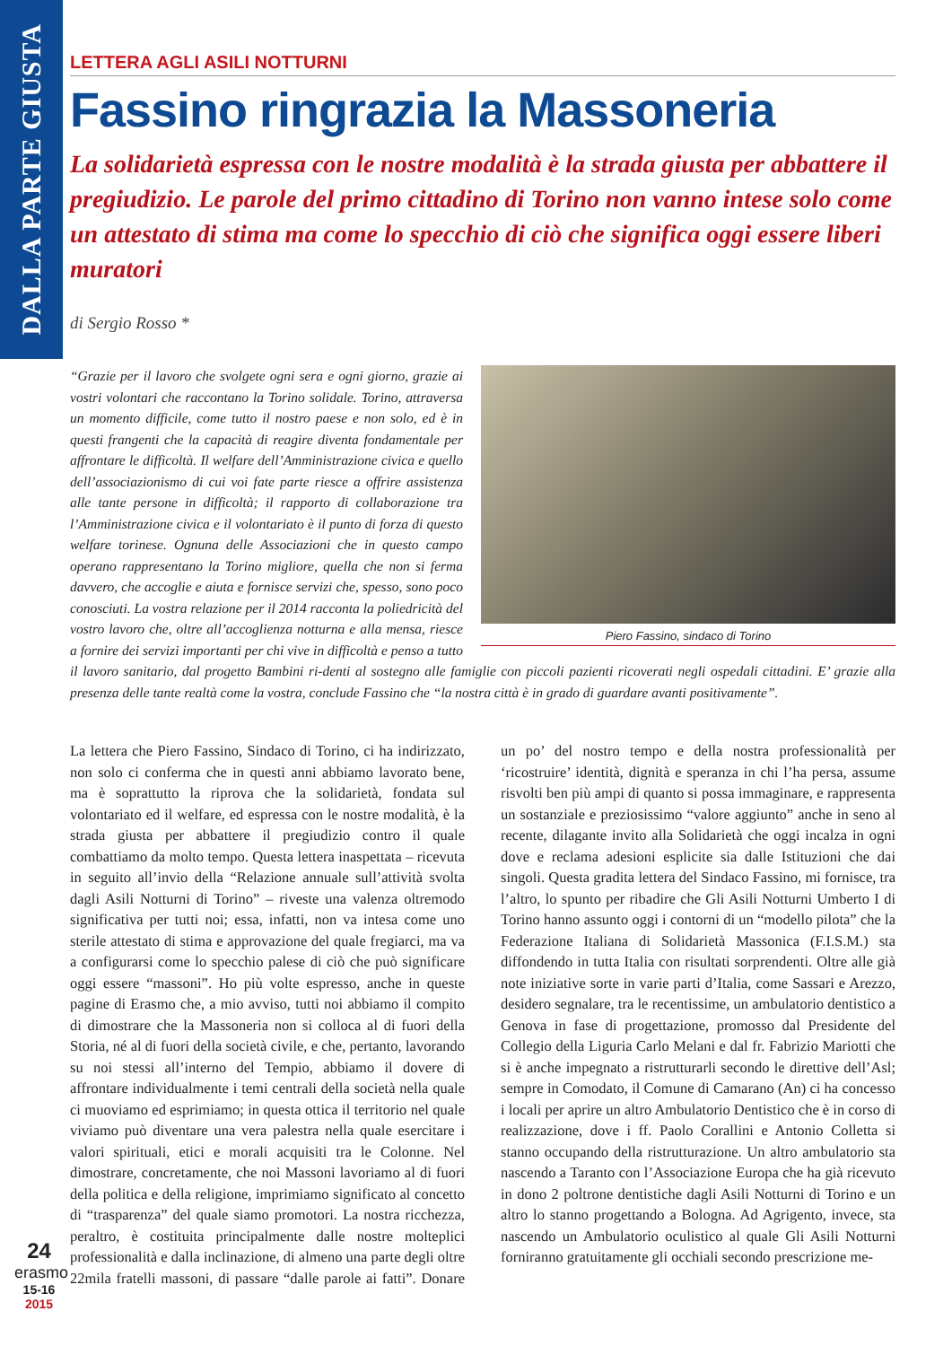DALLA PARTE GIUSTA
LETTERA AGLI ASILI NOTTURNI
Fassino ringrazia la Massoneria
La solidarietà espressa con le nostre modalità è la strada giusta per abbattere il pregiudizio. Le parole del primo cittadino di Torino non vanno intese solo come un attestato di stima ma come lo specchio di ciò che significa oggi essere liberi muratori
di Sergio Rosso *
Piero Fassino, sindaco di Torino
“Grazie per il lavoro che svolgete ogni sera e ogni giorno, grazie ai vostri volontari che raccontano la Torino solidale. Torino, attraversa un momento difficile, come tutto il nostro paese e non solo, ed è in questi frangenti che la capacità di reagire diventa fondamentale per affrontare le difficoltà. Il welfare dell’Amministrazione civica e quello dell’associazionismo di cui voi fate parte riesce a offrire assistenza alle tante persone in difficoltà; il rapporto di collaborazione tra l’Amministrazione civica e il volontariato è il punto di forza di questo welfare torinese. Ognuna delle Associazioni che in questo campo operano rappresentano la Torino migliore, quella che non si ferma davvero, che accoglie e aiuta e fornisce servizi che, spesso, sono poco conosciuti. La vostra relazione per il 2014 racconta la poliedricità del vostro lavoro che, oltre all’accoglienza notturna e alla mensa, riesce a fornire dei servizi importanti per chi vive in difficoltà e penso a tutto il lavoro sanitario, dal progetto Bambini ri-denti al sostegno alle famiglie con piccoli pazienti ricoverati negli ospedali cittadini. E’ grazie alla presenza delle tante realtà come la vostra, conclude Fassino che “la nostra città è in grado di guardare avanti positivamente”.
La lettera che Piero Fassino, Sindaco di Torino, ci ha indirizzato, non solo ci conferma che in questi anni abbiamo lavorato bene, ma è soprattutto la riprova che la solidarietà, fondata sul volontariato ed il welfare, ed espressa con le nostre modalità, è la strada giusta per abbattere il pregiudizio contro il quale combattiamo da molto tempo. Questa lettera inaspettata – ricevuta in seguito all’invio della “Relazione annuale sull’attività svolta dagli Asili Notturni di Torino” – riveste una valenza oltremodo significativa per tutti noi; essa, infatti, non va intesa come uno sterile attestato di stima e approvazione del quale fregiarci, ma va a configurarsi come lo specchio palese di ciò che può significare oggi essere “massoni”. Ho più volte espresso, anche in queste pagine di Erasmo che, a mio avviso, tutti noi abbiamo il compito di dimostrare che la Massoneria non si colloca al di fuori della Storia, né al di fuori della società civile, e che, pertanto, lavorando su noi stessi all’interno del Tempio, abbiamo il dovere di affrontare individualmente i temi centrali della società nella quale ci muoviamo ed esprimiamo; in questa ottica il territorio nel quale viviamo può diventare una vera palestra nella quale esercitare i valori spirituali, etici e morali acquisiti tra le Colonne. Nel dimostrare, concretamente, che noi Massoni lavoriamo al di fuori della politica e della religione, imprimiamo significato al concetto di “trasparenza” del quale siamo promotori. La nostra ricchezza, peraltro, è costituita principalmente dalle nostre molteplici professionalità e dalla inclinazione, di almeno una parte degli oltre 22mila fratelli massoni, di passare “dalle parole ai fatti”. Donare un po’ del nostro tempo e della nostra professionalità per ‘ricostruire’ identità, dignità e speranza in chi l’ha persa, assume risvolti ben più ampi di quanto si possa immaginare, e rappresenta un sostanziale e preziosissimo “valore aggiunto” anche in seno al recente, dilagante invito alla Solidarietà che oggi incalza in ogni dove e reclama adesioni esplicite sia dalle Istituzioni che dai singoli. Questa gradita lettera del Sindaco Fassino, mi fornisce, tra l’altro, lo spunto per ribadire che Gli Asili Notturni Umberto I di Torino hanno assunto oggi i contorni di un “modello pilota” che la Federazione Italiana di Solidarietà Massonica (F.I.S.M.) sta diffondendo in tutta Italia con risultati sorprendenti. Oltre alle già note iniziative sorte in varie parti d’Italia, come Sassari e Arezzo, desidero segnalare, tra le recentissime, un ambulatorio dentistico a Genova in fase di progettazione, promosso dal Presidente del Collegio della Liguria Carlo Melani e dal fr. Fabrizio Mariotti che si è anche impegnato a ristrutturarli secondo le direttive dell’Asl; sempre in Comodato, il Comune di Camarano (An) ci ha concesso i locali per aprire un altro Ambulatorio Dentistico che è in corso di realizzazione, dove i ff. Paolo Corallini e Antonio Colletta si stanno occupando della ristrutturazione. Un altro ambulatorio sta nascendo a Taranto con l’Associazione Europa che ha già ricevuto in dono 2 poltrone dentistiche dagli Asili Notturni di Torino e un altro lo stanno progettando a Bologna. Ad Agrigento, invece, sta nascendo un Ambulatorio oculistico al quale Gli Asili Notturni forniranno gratuitamente gli occhiali secondo prescrizione me-
24
erasmo
15-16
2015